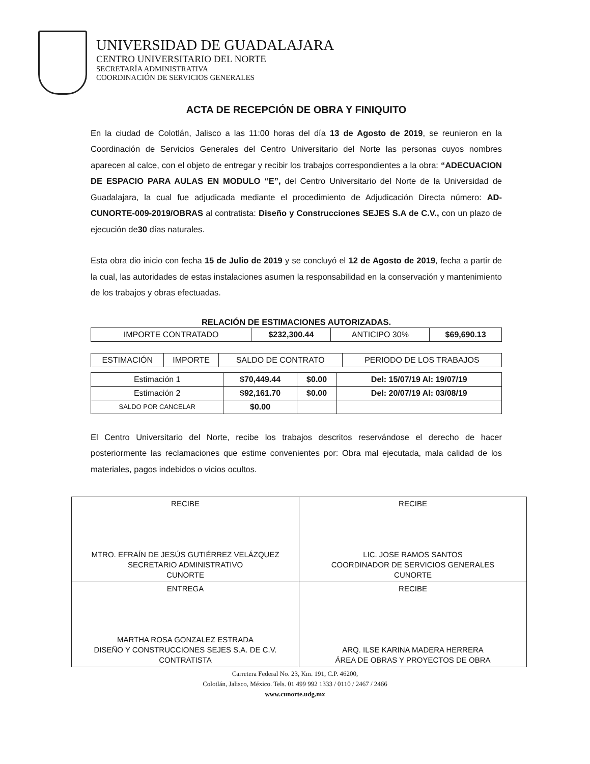UNIVERSIDAD DE GUADALAJARA
CENTRO UNIVERSITARIO DEL NORTE
SECRETARÍA ADMINISTRATIVA
COORDINACIÓN DE SERVICIOS GENERALES
ACTA DE RECEPCIÓN DE OBRA Y FINIQUITO
En la ciudad de Colotlán, Jalisco a las 11:00 horas del día 13 de Agosto de 2019, se reunieron en la Coordinación de Servicios Generales del Centro Universitario del Norte las personas cuyos nombres aparecen al calce, con el objeto de entregar y recibir los trabajos correspondientes a la obra: “ADECUACION DE ESPACIO PARA AULAS EN MODULO “E”, del Centro Universitario del Norte de la Universidad de Guadalajara, la cual fue adjudicada mediante el procedimiento de Adjudicación Directa número: AD-CUNORTE-009-2019/OBRAS al contratista: Diseño y Construcciones SEJES S.A de C.V., con un plazo de ejecución de30 días naturales.
Esta obra dio inicio con fecha 15 de Julio de 2019 y se concluyó el 12 de Agosto de 2019, fecha a partir de la cual, las autoridades de estas instalaciones asumen la responsabilidad en la conservación y mantenimiento de los trabajos y obras efectuadas.
RELACIÓN DE ESTIMACIONES AUTORIZADAS.
| IMPORTE CONTRATADO | $232,300.44 | ANTICIPO 30% | $69,690.13 |
| ESTIMACIÓN | IMPORTE | SALDO DE CONTRATO | PERIODO DE LOS TRABAJOS |
| --- | --- | --- | --- |
| Estimación 1 | $70,449.44 | $0.00 | Del: 15/07/19 Al: 19/07/19 |
| Estimación 2 | $92,161.70 | $0.00 | Del: 20/07/19 Al: 03/08/19 |
| SALDO POR CANCELAR | $0.00 | | |
El Centro Universitario del Norte, recibe los trabajos descritos reservándose el derecho de hacer posteriormente las reclamaciones que estime convenientes por: Obra mal ejecutada, mala calidad de los materiales, pagos indebidos o vicios ocultos.
| RECIBE MTRO. EFRAÍN DE JESÚS GUTIÉRREZ VELÁZQUEZ SECRETARIO ADMINISTRATIVO CUNORTE | RECIBE LIC. JOSE RAMOS SANTOS COORDINADOR DE SERVICIOS GENERALES CUNORTE |
| ENTREGA MARTHA ROSA GONZALEZ ESTRADA DISEÑO Y CONSTRUCCIONES SEJES S.A. DE C.V. CONTRATISTA | RECIBE ARQ. ILSE KARINA MADERA HERRERA ÁREA DE OBRAS Y PROYECTOS DE OBRA |
Carretera Federal No. 23, Km. 191, C.P. 46200,
Colotlán, Jalisco, México. Tels. 01 499 992 1333 / 0110 / 2467 / 2466
www.cunorte.udg.mx